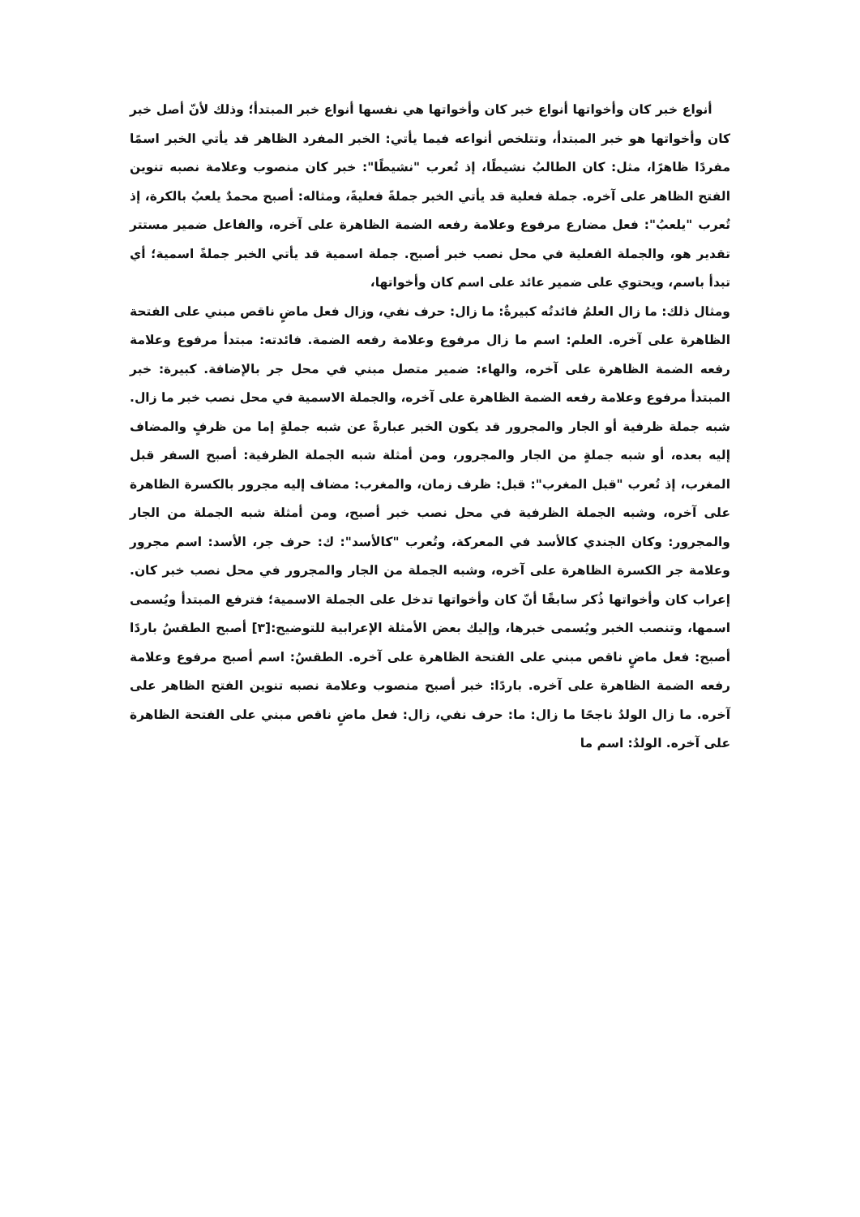أنواع خبر كان وأخواتها أنواع خبر كان وأخواتها هي نفسها أنواع خبر المبتدأ؛ وذلك لأنّ أصل خبر كان وأخواتها هو خبر المبتدأ، وتتلخص أنواعه فيما يأتي: الخبر المفرد الظاهر قد يأتي الخبر اسمًا مفردًا ظاهرًا، مثل: كان الطالبُ نشيطًا، إذ تُعرب "نشيطًا": خبر كان منصوب وعلامة نصبه تنوين الفتح الظاهر على آخره. جملة فعلية قد يأتي الخبر جملةً فعليةً، ومثاله: أصبح محمدٌ يلعبُ بالكرة، إذ تُعرب "يلعبُ": فعل مضارع مرفوع وعلامة رفعه الضمة الظاهرة على آخره، والفاعل ضمير مستتر تقدير هو، والجملة الفعلية في محل نصب خبر أصبح. جملة اسمية قد يأتي الخبر جملةً اسمية؛ أي تبدأ باسم، ويحتوي على ضمير عائد على اسم كان وأخواتها،
ومثال ذلك: ما زال العلمُ فائدتُه كبيرةٌ: ما زال: حرف نفي، وزال فعل ماضٍ ناقص مبني على الفتحة الظاهرة على آخره. العلم: اسم ما زال مرفوع وعلامة رفعه الضمة. فائدته: مبتدأ مرفوع وعلامة رفعه الضمة الظاهرة على آخره، والهاء: ضمير متصل مبني في محل جر بالإضافة. كبيرة: خبر المبتدأ مرفوع وعلامة رفعه الضمة الظاهرة على آخره، والجملة الاسمية في محل نصب خبر ما زال. شبه جملة ظرفية أو الجار والمجرور قد يكون الخبر عبارةً عن شبه جملةٍ إما من ظرفٍ والمضاف إليه بعده، أو شبه جملةٍ من الجار والمجرور، ومن أمثلة شبه الجملة الظرفية: أصبح السفر قبل المغرب، إذ تُعرب "قبل المغرب": قبل: ظرف زمان، والمغرب: مضاف إليه مجرور بالكسرة الظاهرة على آخره، وشبه الجملة الظرفية في محل نصب خبر أصبح، ومن أمثلة شبه الجملة من الجار والمجرور: وكان الجندي كالأسد في المعركة، وتُعرب "كالأسد": ك: حرف جر، الأسد: اسم مجرور وعلامة جر الكسرة الظاهرة على آخره، وشبه الجملة من الجار والمجرور في محل نصب خبر كان. إعراب كان وأخواتها ذُكر سابقًا أنّ كان وأخواتها تدخل على الجملة الاسمية؛ فترفع المبتدأ ويُسمى اسمها، وتنصب الخبر ويُسمى خبرها، وإليك بعض الأمثلة الإعرابية للتوضيح:[٣] أصبح الطقسُ باردًا أصبح: فعل ماضٍ ناقص مبني على الفتحة الظاهرة على آخره. الطقسُ: اسم أصبح مرفوع وعلامة رفعه الضمة الظاهرة على آخره. باردًا: خبر أصبح منصوب وعلامة نصبه تنوين الفتح الظاهر على آخره. ما زال الولدُ ناجحًا ما زال: ما: حرف نفي، زال: فعل ماضٍ ناقص مبني على الفتحة الظاهرة على آخره. الولدُ: اسم ما